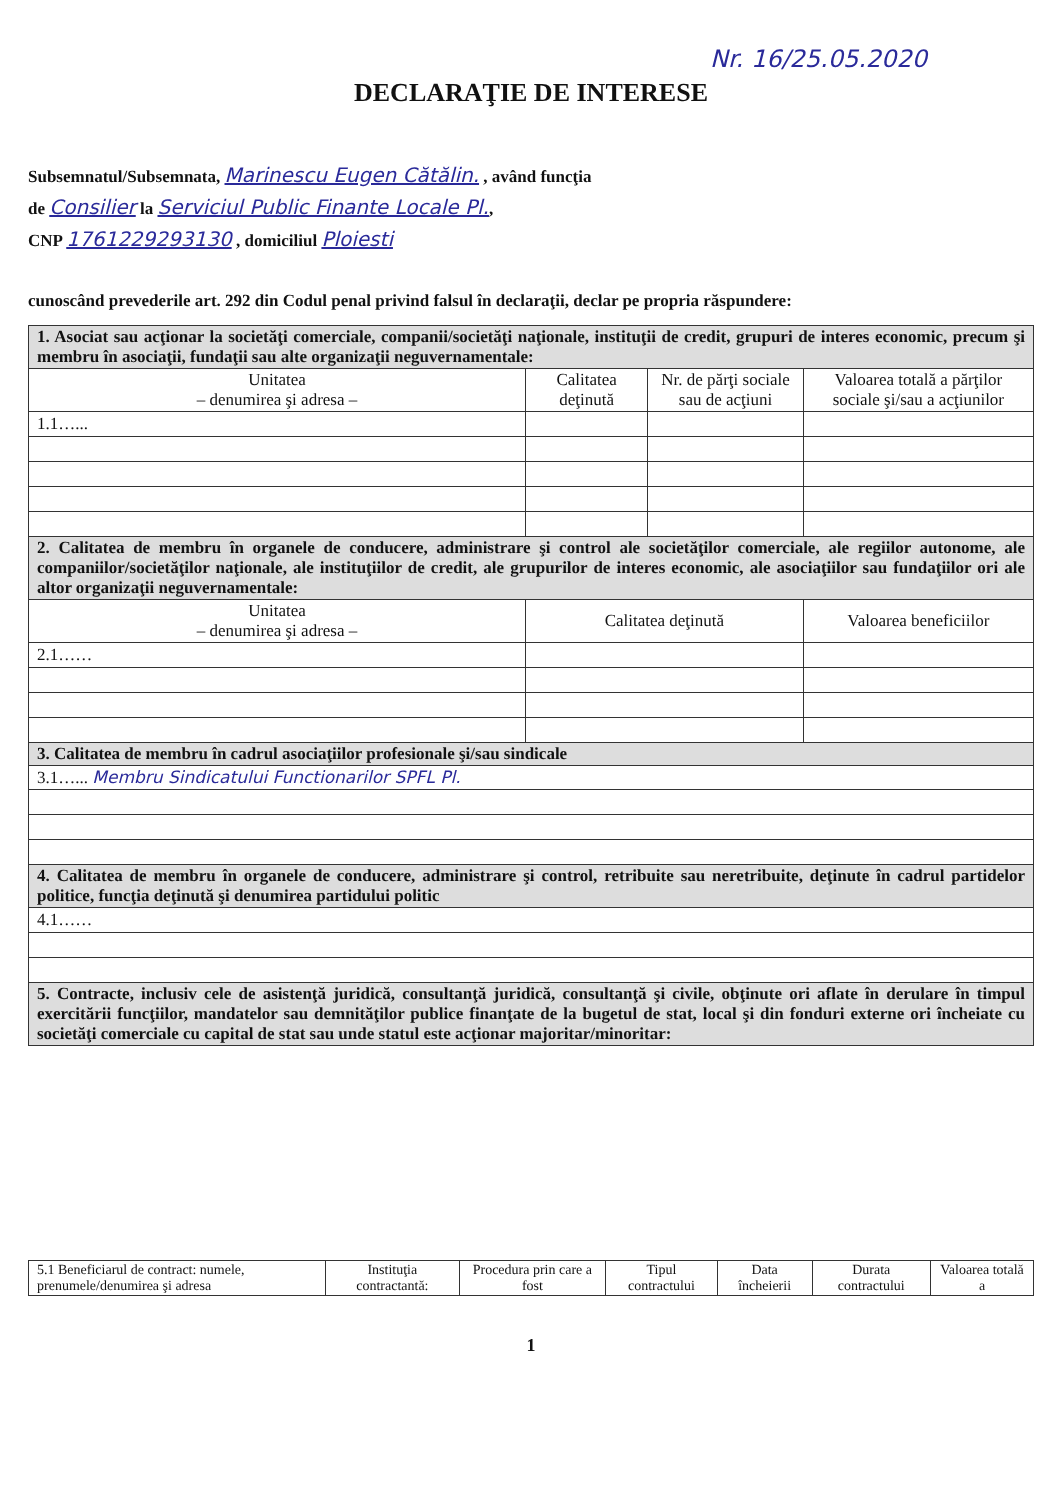Nr. 16/25.05.2020
DECLARAŢIE DE INTERESE
Subsemnatul/Subsemnata, Marinescu Eugen Cătălin. , având funcţia
de Consilier la Serviciul Public Finante Locale Pl.,
CNP 1761229293130 , domiciliul Ploiesti
cunoscând prevederile art. 292 din Codul penal privind falsul în declaraţii, declar pe propria răspundere:
| 1. Asociat sau acţionar la societăţi comerciale, companii/societăţi naţionale, instituţii de credit, grupuri de interes economic, precum şi membru în asociaţii, fundaţii sau alte organizaţii neguvernamentale: | | | |
| Unitatea – denumirea şi adresa – | Calitatea deţinută | Nr. de părţi sociale sau de acţiuni | Valoarea totală a părţilor sociale şi/sau a acţiunilor |
| 1.1…... | | | |
| 2. Calitatea de membru în organele de conducere, administrare şi control ale societăţilor comerciale, ale regiilor autonome, ale companiilor/societăţilor naţionale, ale instituţiilor de credit, ale grupurilor de interes economic, ale asociaţiilor sau fundaţiilor ori ale altor organizaţii neguvernamentale: | | | |
| Unitatea – denumirea şi adresa – | Calitatea deţinută | | Valoarea beneficiilor |
| 2.1…… | | | |
| 3. Calitatea de membru în cadrul asociaţiilor profesionale şi/sau sindicale | | | |
| 3.1…... Membru Sindicatului Functionarilor SPFL Pl. | | | |
| 4. Calitatea de membru în organele de conducere, administrare şi control, retribuite sau neretribuite, deţinute în cadrul partidelor politice, funcţia deţinută şi denumirea partidului politic | | | |
| 4.1…… | | | |
| 5. Contracte, inclusiv cele de asistenţă juridică, consultanţă juridică, consultanţă şi civile, obţinute ori aflate în derulare în timpul exercitării funcţiilor, mandatelor sau demnităţilor publice finanţate de la bugetul de stat, local şi din fonduri externe ori încheiate cu societăţi comerciale cu capital de stat sau unde statul este acţionar majoritar/minoritar: | | | |
| 5.1 Beneficiarul de contract: numele, prenumele/denumirea şi adresa | Instituţia contractantă: | Procedura prin care a fost | Tipul contractului | Data încheierii | Durata contractului | Valoarea totală a |
1